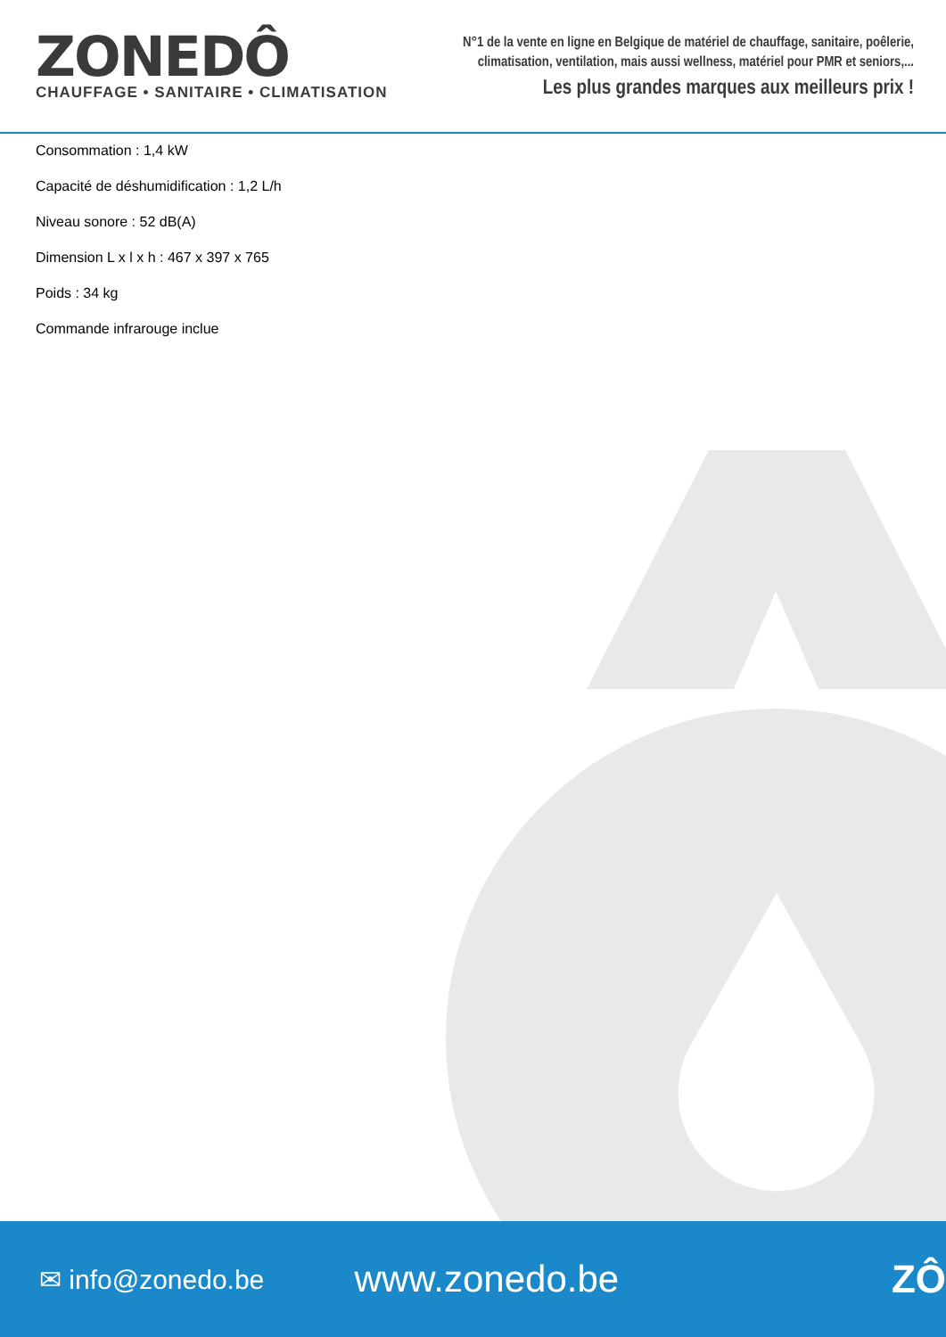ZONEDÔ
CHAUFFAGE • SANITAIRE • CLIMATISATION
N°1 de la vente en ligne en Belgique de matériel de chauffage, sanitaire, poêlerie,
climatisation, ventilation, mais aussi wellness, matériel pour PMR et seniors,...
Les plus grandes marques aux meilleurs prix !
Consommation : 1,4 kW
Capacité de déshumidification : 1,2 L/h
Niveau sonore : 52 dB(A)
Dimension L x l x h : 467 x 397 x 765
Poids : 34 kg
Commande infrarouge inclue
✉ info@zonedo.be
www.zonedo.be ZÔ